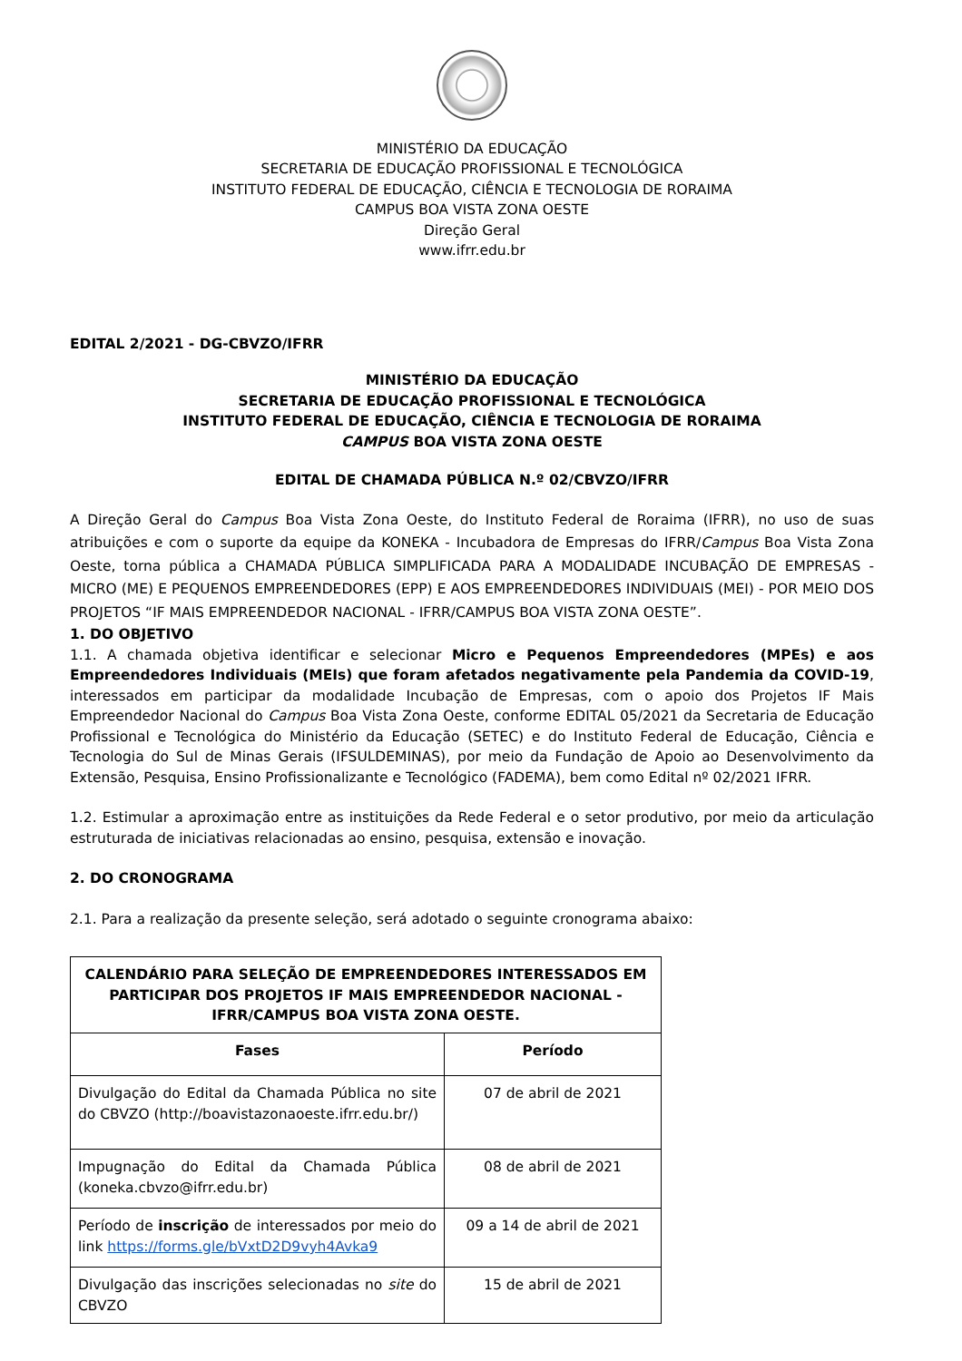MINISTÉRIO DA EDUCAÇÃO
SECRETARIA DE EDUCAÇÃO PROFISSIONAL E TECNOLÓGICA
INSTITUTO FEDERAL DE EDUCAÇÃO, CIÊNCIA E TECNOLOGIA DE RORAIMA
CAMPUS BOA VISTA ZONA OESTE
Direção Geral
www.ifrr.edu.br
EDITAL 2/2021 - DG-CBVZO/IFRR
MINISTÉRIO DA EDUCAÇÃO
SECRETARIA DE EDUCAÇÃO PROFISSIONAL E TECNOLÓGICA
INSTITUTO FEDERAL DE EDUCAÇÃO, CIÊNCIA E TECNOLOGIA DE RORAIMA
CAMPUS BOA VISTA ZONA OESTE
EDITAL DE CHAMADA PÚBLICA N.º 02/CBVZO/IFRR
A Direção Geral do Campus Boa Vista Zona Oeste, do Instituto Federal de Roraima (IFRR), no uso de suas atribuições e com o suporte da equipe da KONEKA - Incubadora de Empresas do IFRR/Campus Boa Vista Zona Oeste, torna pública a CHAMADA PÚBLICA SIMPLIFICADA PARA A MODALIDADE INCUBAÇÃO DE EMPRESAS - MICRO (ME) E PEQUENOS EMPREENDEDORES (EPP) E AOS EMPREENDEDORES INDIVIDUAIS (MEI) - POR MEIO DOS PROJETOS “IF MAIS EMPREENDEDOR NACIONAL - IFRR/CAMPUS BOA VISTA ZONA OESTE”.
1. DO OBJETIVO
1.1. A chamada objetiva identificar e selecionar Micro e Pequenos Empreendedores (MPEs) e aos Empreendedores Individuais (MEIs) que foram afetados negativamente pela Pandemia da COVID-19, interessados em participar da modalidade Incubação de Empresas, com o apoio dos Projetos IF Mais Empreendedor Nacional do Campus Boa Vista Zona Oeste, conforme EDITAL 05/2021 da Secretaria de Educação Profissional e Tecnológica do Ministério da Educação (SETEC) e do Instituto Federal de Educação, Ciência e Tecnologia do Sul de Minas Gerais (IFSULDEMINAS), por meio da Fundação de Apoio ao Desenvolvimento da Extensão, Pesquisa, Ensino Profissionalizante e Tecnológico (FADEMA), bem como Edital nº 02/2021 IFRR.
1.2. Estimular a aproximação entre as instituições da Rede Federal e o setor produtivo, por meio da articulação estruturada de iniciativas relacionadas ao ensino, pesquisa, extensão e inovação.
2. DO CRONOGRAMA
2.1. Para a realização da presente seleção, será adotado o seguinte cronograma abaixo:
| CALENDÁRIO PARA SELEÇÃO DE EMPREENDEDORES INTERESSADOS EM PARTICIPAR DOS PROJETOS IF MAIS EMPREENDEDOR NACIONAL - IFRR/CAMPUS BOA VISTA ZONA OESTE. | |
| --- | --- |
| Fases | Período |
| Divulgação do Edital da Chamada Pública no site do CBVZO (http://boavistazonaoeste.ifrr.edu.br/) | 07 de abril de 2021 |
| Impugnação do Edital da Chamada Pública (koneka.cbvzo@ifrr.edu.br) | 08 de abril de 2021 |
| Período de inscrição de interessados por meio do link https://forms.gle/bVxtD2D9vyh4Avka9 | 09 a 14 de abril de 2021 |
| Divulgação das inscrições selecionadas no site do CBVZO | 15 de abril de 2021 |